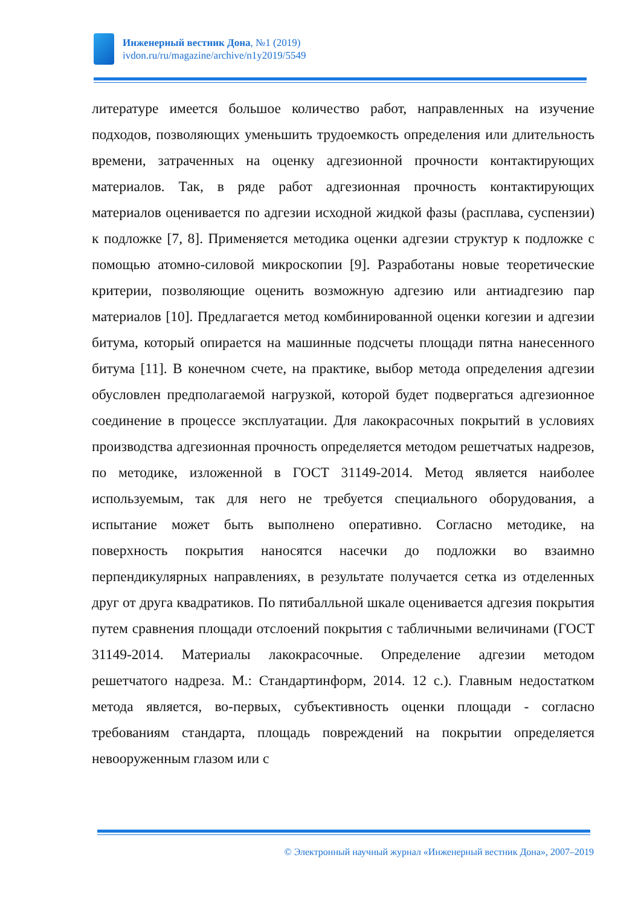Инженерный вестник Дона, №1 (2019)
ivdon.ru/ru/magazine/archive/n1y2019/5549
литературе имеется большое количество работ, направленных на изучение подходов, позволяющих уменьшить трудоемкость определения или длительность времени, затраченных на оценку адгезионной прочности контактирующих материалов. Так, в ряде работ адгезионная прочность контактирующих материалов оценивается по адгезии исходной жидкой фазы (расплава, суспензии) к подложке [7, 8]. Применяется методика оценки адгезии структур к подложке с помощью атомно-силовой микроскопии [9]. Разработаны новые теоретические критерии, позволяющие оценить возможную адгезию или антиадгезию пар материалов [10]. Предлагается метод комбинированной оценки когезии и адгезии битума, который опирается на машинные подсчеты площади пятна нанесенного битума [11]. В конечном счете, на практике, выбор метода определения адгезии обусловлен предполагаемой нагрузкой, которой будет подвергаться адгезионное соединение в процессе эксплуатации. Для лакокрасочных покрытий в условиях производства адгезионная прочность определяется методом решетчатых надрезов, по методике, изложенной в ГОСТ 31149-2014. Метод является наиболее используемым, так для него не требуется специального оборудования, а испытание может быть выполнено оперативно. Согласно методике, на поверхность покрытия наносятся насечки до подложки во взаимно перпендикулярных направлениях, в результате получается сетка из отделенных друг от друга квадратиков. По пятибалльной шкале оценивается адгезия покрытия путем сравнения площади отслоений покрытия с табличными величинами (ГОСТ 31149-2014. Материалы лакокрасочные. Определение адгезии методом решетчатого надреза. М.: Стандартинформ, 2014. 12 с.). Главным недостатком метода является, во-первых, субъективность оценки площади - согласно требованиям стандарта, площадь повреждений на покрытии определяется невооруженным глазом или с
© Электронный научный журнал «Инженерный вестник Дона», 2007–2019